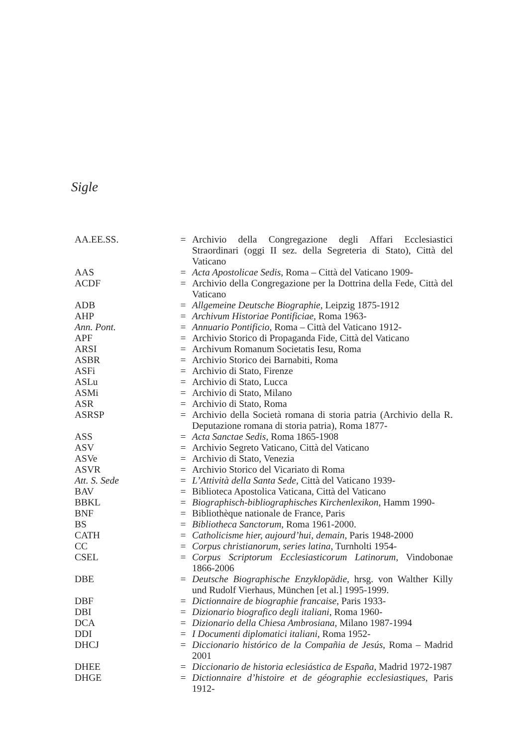Sigle
| AA.EE.SS. | = | Archivio della Congregazione degli Affari Ecclesiastici Straordinari (oggi II sez. della Segreteria di Stato), Città del Vaticano |
| AAS | = | Acta Apostolicae Sedis , Roma – Città del Vaticano 1909- |
| ACDF | = | Archivio della Congregazione per la Dottrina della Fede, Città del Vaticano |
| ADB | = | Allgemeine Deutsche Biographie , Leipzig 1875-1912 |
| AHP | = | Archivum Historiae Pontificiae , Roma 1963- |
| Ann. Pont. | = | Annuario Pontificio , Roma – Città del Vaticano 1912- |
| APF | = | Archivio Storico di Propaganda Fide, Città del Vaticano |
| ARSI | = | Archivum Romanum Societatis Iesu, Roma |
| ASBR | = | Archivio Storico dei Barnabiti, Roma |
| ASFi | = | Archivio di Stato, Firenze |
| ASLu | = | Archivio di Stato, Lucca |
| ASMi | = | Archivio di Stato, Milano |
| ASR | = | Archivio di Stato, Roma |
| ASRSP | = | Archivio della Società romana di storia patria (Archivio della R. Deputazione romana di storia patria), Roma 1877- |
| ASS | = | Acta Sanctae Sedis , Roma 1865-1908 |
| ASV | = | Archivio Segreto Vaticano, Città del Vaticano |
| ASVe | = | Archivio di Stato, Venezia |
| ASVR | = | Archivio Storico del Vicariato di Roma |
| Att. S. Sede | = | L’Attività della Santa Sede , Città del Vaticano 1939- |
| BAV | = | Biblioteca Apostolica Vaticana, Città del Vaticano |
| BBKL | = | Biographisch-bibliographisches Kirchenlexikon , Hamm 1990- |
| BNF | = | Bibliothèque nationale de France, Paris |
| BS | = | Bibliotheca Sanctorum , Roma 1961-2000. |
| CATH | = | Catholicisme hier, aujourd’hui, demain , Paris 1948-2000 |
| CC | = | Corpus christianorum , series latina , Turnholti 1954- |
| CSEL | = | Corpus Scriptorum Ecclesiasticorum Latinorum , Vindobonae 1866-2006 |
| DBE | = | Deutsche Biographische Enzyklopädie , hrsg. von Walther Killy und Rudolf Vierhaus, München [et al.] 1995-1999. |
| DBF | = | Dictionnaire de biographie francaise , Paris 1933- |
| DBI | = | Dizionario biografico degli italiani , Roma 1960- |
| DCA | = | Dizionario della Chiesa Ambrosiana , Milano 1987-1994 |
| DDI | = | I Documenti diplomatici italiani , Roma 1952- |
| DHCJ | = | Diccionario histórico de la Compañia de Jesús , Roma – Madrid 2001 |
| DHEE | = | Diccionario de historia eclesiástica de España , Madrid 1972-1987 |
| DHGE | = | Dictionnaire d’histoire et de géographie ecclesiastiques , Paris 1912- |